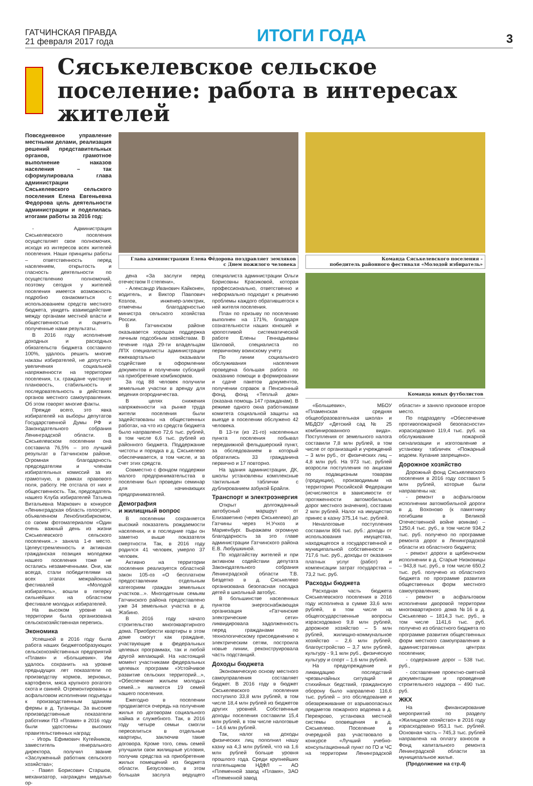ГАТЧИНСКАЯ ПРАВДА
21 февраля 2017 года
ИТОГИ ГОДА
3
Сяськелевское сельское поселение: работа в интересах жителей
Повседневное управление местными делами, реализация решений представительных органов, грамотное выполнение наказов населения – так сформулировала глава администрации Сяськелевского сельского поселения Елена Евгеньевна Федорова цель деятельности администрации и поделилась итогами работы за 2016 год:
- Администрация Сяськелевского поселения осуществляет свои полномочия, исходя из интересов всех жителей поселения. Наши принципы работы – ответственность перед населением, открытость и гласность деятельности по осуществлению полномочий, поэтому сегодня у жителей поселения имеется возможность подробно ознакомиться с использованием средств местного бюджета, увидеть взаимодействие между органами местной власти и общественностью и оценить полученные нами результаты.
В 2016 году исполнение доходных и расходных обязательств бюджета составило 100%, удалось решить многие наказы избирателей, не допустить увеличения социальной напряженности на территории поселения, т.к. граждане чувствуют плановость, стабильность и последовательность в действиях органов местного самоуправления. Об этом говорят многие факты.
Прежде всего, это явка избирателей на выборы депутатов Государственной Думы РФ и Законодательного собрания Ленинградской области. В Сяськелевском поселении она составила 76,5% – это лучший результат в Гатчинском районе. Огромная благодарность председателям и членам избирательных комиссий за их грамотную, в рамках правового поля, работу. Не отстала от них и общественность. Так, председатель нашего Клуба избирателей Татьяна Витальевна Маркович в конкурсе «Ленинградская область голосует», объявленном Леноблизбиркомом, со своим фотоматериалом «Один очень важный день из жизни Сяськелевского сельского поселения...» заняла 1-е место. Целеустремленность и активная гражданская позиция молодежи нашего поселения тоже не остались незамеченными. Они, как всегда, стали победителями на всех этапах межрайонных фестивалей «Молодой избиратель», вошли в пятерку сильнейших на областном фестивале молодых избирателей.
На высоком уровне на территории была организована сельскохозяйственная перепись.
Экономика
Успешной в 2016 году была работа наших бюджетообразующих сельскохозяйственных предприятий «Пламя» и «Большевик». Им удалось сохранить на уровне предыдущих лет показатели по производству кормов, зерновых, картофеля, мяса крупного рогатого скота и свиней. Отремонтированы в асфальтовом исполнении подъезды к производственным зданиям фермы в д. Туганицы. За высокие производственные показатели работники ПЗ «Пламя» в 2016 году были удостоены высоких правительственных наград:
- Игорь Ефимович Кутейников, заместитель генерального директора, получил звание «Заслуженный работник сельского хозяйства»;
- Павел Борисович Старшов, механизатор, награжден медалью ор-
Глава администрации Елена Фёдорова поздравляет земляков
с Днем пожилого человека
дена «За заслуги перед отечеством II степени»,
- Александр Иванович Кайконен, водитель, и Виктор Павлович Козлов, инженер-электрик, отмечены благодарностью министра сельского хозяйства России.
В Гатчинском районе оказывается хорошая поддержка личным подсобным хозяйствам. В течение года 29-ти владельцам ЛПХ специалисты администрации ежеквартально оказывали содействие в оформлении документов и получении субсидий на приобретение комбикормов.
За год 88 человек получили земельные участки в аренду для ведения огородничества.
В целях снижения напряженности на рынке труда жители поселения были задействованы на общественных работах, на что из средств бюджета было направлено 72,6 тыс. рублей, в том числе 6,6 тыс. рублей из районного бюджета. Поддержание чистоты и порядка в д. Сяськелево обеспечивается, в том числе, и за счет этих средств.
Совместно с фондом поддержки малого предпринимательства в поселении был проведен семинар для начинающих предпринимателей.
Демография
и жилищный вопрос
В поселении сохраняется высокий показатель рождаемости населения, и в последние годы он заметно выше показателя смертности. Так, в 2016 году родился 41 человек, умерло 37 человек.
Активно на территории поселения реализуется областной закон 105-оз «О бесплатном предоставлении отдельным категориям граждан земельных участков...». Многодетным семьям Гатчинского района предоставлено уже 34 земельных участка в д. Жабино.
В 2016 году начато строительство многоквартирного дома. Приобрести квартиры в этом доме смогут как граждане, участвующие в федеральных целевых программах, так и любой другой желающий. На настоящий момент участниками федеральных целевых программ «Устойчивое развитие сельских территорий...», «Обеспечение жильем молодых семей...» являются 19 семей нашего поселения.
Ежегодно в поселении продвигается очередь на получение жилья по договорам социального найма и служебного. Так, в 2016 году четыре семьи смогли переселиться в отдельные квартиры, заключив такие договора. Кроме того, семь семей улучшили свои жилищные условия, получив средства на приобретение жилых помещений из бюджета области. Безусловно, в этом большая заслуга ведущего специалиста администрации Ольги Борисовны Красиковой, которая профессионально, ответственно и неформально подходит к решению проблемы каждого обратившегося к ней жителя поселения.
План по призыву по поселению выполнен на 171%, благодаря сознательности наших юношей и кропотливой систематической работе Елены Геннадьевны Шиловой, специалиста по первичному воинскому учету.
По линии социального обслуживания населения проведена большая работа по оказанию помощи в формировании и сдаче пакетов документов, получении справок в Пенсионный фонд, фонд «Теплый дом» (оказана помощь 147 гражданам). В режиме одного окна работниками комитета социальной защиты на выезде в поселении обслужено 42 человека.
В 13-ти (из 21-го) населенных пункта поселения побывал передвижной фельдшерский пункт, за обследованием в который обратились 33 гражданина первично и 17 повторно.
На здания администрации, ДК, школы установлены комплексные тактильные таблички с дублированием азбукой Брайля.
Транспорт и электроэнергия
Открыт долгожданный автобусный маршрут от Елизаветино (через Сяськелево) до Гатчины через Н.Учхоз и Мариенбург. Выражаем огромную благодарность за это главе администрации Гатчинского района Е.В. Любушкиной.
По ходатайству жителей и при активном содействии депутата Законодательного собрания Ленинградской области Т.В. Бездетко в д. Сяськелево организована безопасная посадка детей в школьный автобус.
В большинстве населенных пунктов энергоснабжающая организация «Гатчинские электрические сети» ликвидировала задолженность перед гражданами по технологическому присоединению к электрическим сетям, построила новые линии, реконструировала часть подстанций.
Доходы бюджета
Экономическую основу местного самоуправления составляет бюджет. В 2016 году в бюджет Сяськелевского поселения поступило 33,8 млн рублей, в том числе 18,4 млн рублей из бюджетов других уровней. Собственные доходы поселения составили 15,4 млн рублей, в том числе налоговые – 14,6 млн рублей.
Так, налог на доходы физических лиц пополнил нашу казну на 4,3 млн рублей, что на 1,6 млн рублей больше уровня прошлого года. Среди крупнейших плательщиков НДФЛ – АО «Племенной завод «Пламя», ЗАО «Племенной завод
Команда Сяськелевского поселения –
победитель районного фестиваля «Молодой избиратель»
Команда юных футболистов
«Большевик», МБОУ «Пламенская средняя общеобразовательная школа» и МБДОУ «Детский сад № 25 комбинированного вида». Поступления от земельного налога составили 7,8 млн рублей, в том числе от организаций и учреждений – 3 млн руб., от физических лиц – 4,8 млн руб. На 973 тыс. рублей возросли поступления по акцизам по подакцизным товарам (продукции), производимым на территории Российской Федерации (исчисляются в зависимости от протяженности автомобильных дорог местного значения), составив 2 млн рублей. Налог на имущество принес в казну 375,14 тыс. рублей.
Неналоговые поступления составили 806 тыс. руб.: доходы от использования имущества, находящегося в государственной и муниципальной собственности – 717,6 тыс. руб., доходы от оказания платных услуг (работ) и компенсации затрат государства – 73,2 тыс. руб.
Расходы бюджета
Расходная часть бюджета Сяськелевского поселения в 2016 году исполнена в сумме 33,6 млн рублей, в том числе на общегосударственные вопросы израсходовано 9,8 млн рублей, дорожное хозяйство – 5 млн рублей, жилищно-коммунальное хозяйство – 2,6 млн рублей, благоустройство – 3,7 млн рублей, культуру - 9,1 млн руб., физическую культуру и спорт – 1,6 млн рублей.
На предупреждение и ликвидацию последствий чрезвычайных ситуаций и стихийных бедствий, гражданскую оборону было направлено 116,6 тыс. рублей – это обследование и обезвреживание от взрывоопасных предметов пожарного водоема в д. Переярово, установка местной системы оповещения в д. Сяськелево. Поселение в очередной раз участвовало в конкурсе «Лучший учебно-консультационный пункт по ГО и ЧС на территории Ленинградской области» и заняло призовое второе место.
По подразделу «Обеспечение противопожарной безопасности» израсходовано 119,4 тыс. руб. на обслуживание пожарной сигнализации и изготовление и установку табличек «Пожарный водоем. Купание запрещено».
Дорожное хозяйство
Дорожный фонд Сяськелевского поселения в 2016 году составил 5 млн рублей, которые были направлены на:
- ремонт в асфальтовом исполнении автомобильной дороги в д. Вохоново (к памятнику погибшим в Великой Отечественной войне воинам) – 1250,4 тыс. руб., в том числе 934,2 тыс. руб. получено по программе ремонта дорог в Ленинградской области из областного бюджета;
- ремонт дороги в щебеночном исполнении в д. Старые Низковицы – 943,8 тыс. руб., в том числе 650,2 тыс. руб. получено из областного бюджета по программе развития общественных форм местного самоуправления;
- ремонт в асфальтовом исполнении дворовой территории многоквартирного дома №16 в д. Сяськелево – 1814,3 тыс. руб., в том числе 1141,6 тыс. руб. получено из областного бюджета по программе развития общественных форм местного самоуправления в административных центрах поселения;
- содержание дорог – 538 тыс. руб.,
- составление проектно-сметной документации и проведение строительного надзора – 490 тыс. руб.
ЖКХ
На финансирование мероприятий по разделу «Жилищное хозяйство» в 2016 году израсходовано 953,1 тыс. рублей. Основная часть – 745,3 тыс. рублей направлена на оплату взносов в Фонд капитального ремонта Ленинградской области за муниципальное жилье.
(Продолжение на стр.4)